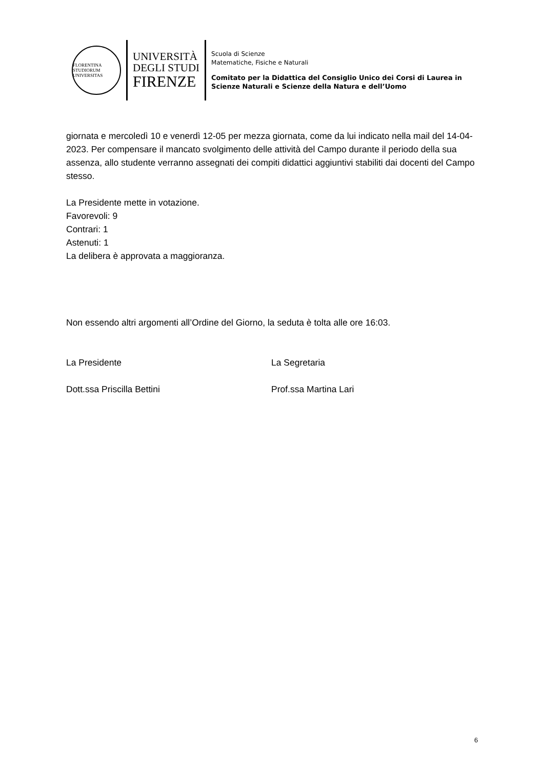FLORENTINA STUDIORUM UNIVERSITAS
UNIVERSITÀ
DEGLI STUDI
FIRENZE
Scuola di Scienze
Matematiche, Fisiche e Naturali
Comitato per la Didattica del Consiglio Unico dei Corsi di Laurea in
Scienze Naturali e Scienze della Natura e dell’Uomo
giornata e mercoledì 10 e venerdì 12-05 per mezza giornata, come da lui indicato nella mail del 14-04-2023. Per compensare il mancato svolgimento delle attività del Campo durante il periodo della sua assenza, allo studente verranno assegnati dei compiti didattici aggiuntivi stabiliti dai docenti del Campo stesso.
La Presidente mette in votazione.
Favorevoli: 9
Contrari: 1
Astenuti: 1
La delibera è approvata a maggioranza.
Non essendo altri argomenti all’Ordine del Giorno, la seduta è tolta alle ore 16:03.
La Presidente La Segretaria
Dott.ssa Priscilla Bettini Prof.ssa Martina Lari
6